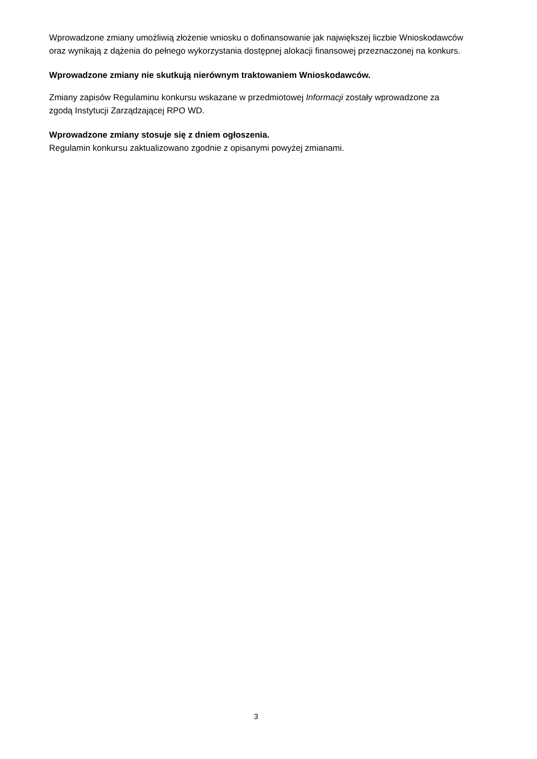Wprowadzone zmiany umożliwią złożenie wniosku o dofinansowanie jak największej liczbie Wnioskodawców oraz wynikają z dążenia do pełnego wykorzystania dostępnej alokacji finansowej przeznaczonej na konkurs.
Wprowadzone zmiany nie skutkują nierównym traktowaniem Wnioskodawców.
Zmiany zapisów Regulaminu konkursu wskazane w przedmiotowej Informacji zostały wprowadzone za zgodą Instytucji Zarządzającej RPO WD.
Wprowadzone zmiany stosuje się z dniem ogłoszenia.
Regulamin konkursu zaktualizowano zgodnie z opisanymi powyżej zmianami.
3